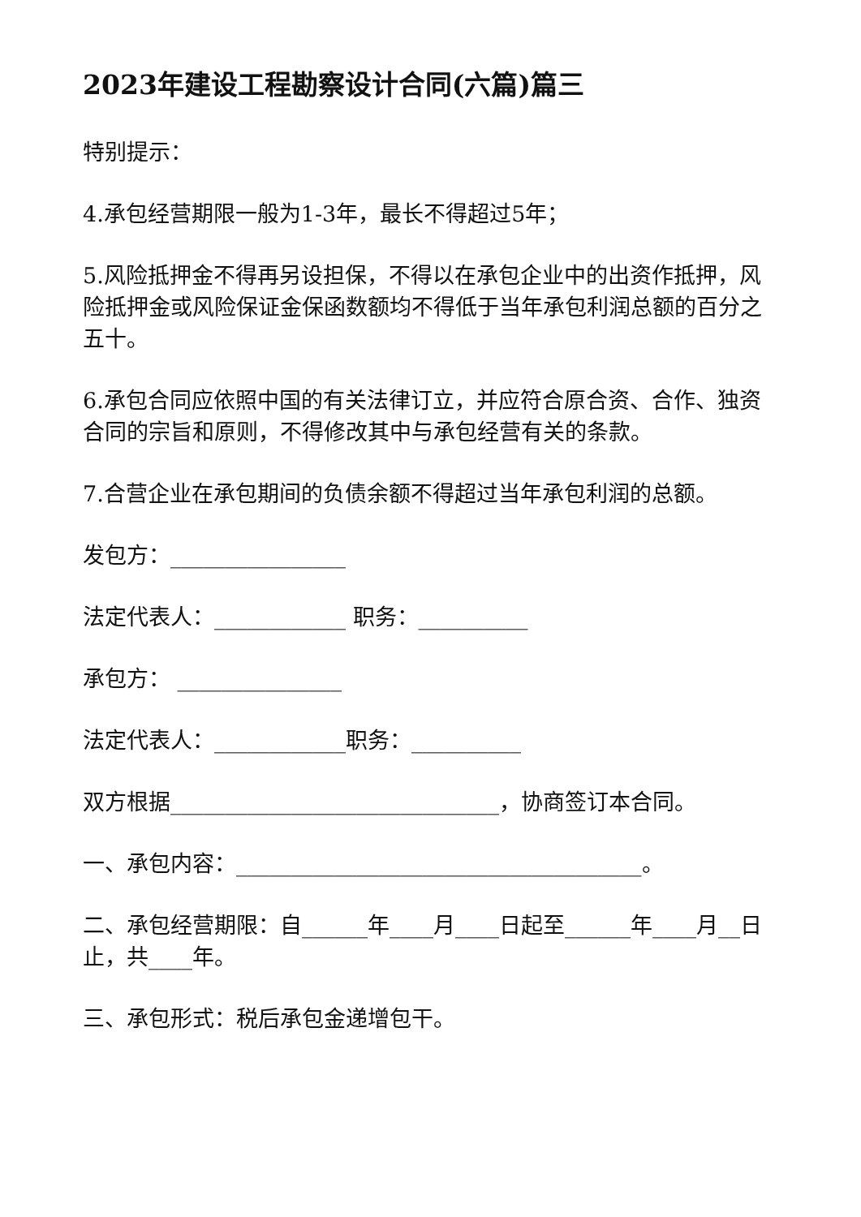2023年建设工程勘察设计合同(六篇)篇三
特别提示：
4.承包经营期限一般为1-3年，最长不得超过5年；
5.风险抵押金不得再另设担保，不得以在承包企业中的出资作抵押，风险抵押金或风险保证金保函数额均不得低于当年承包利润总额的百分之五十。
6.承包合同应依照中国的有关法律订立，并应符合原合资、合作、独资合同的宗旨和原则，不得修改其中与承包经营有关的条款。
7.合营企业在承包期间的负债余额不得超过当年承包利润的总额。
发包方：________________
法定代表人：____________ 职务：__________
承包方： _______________
法定代表人：____________职务：__________
双方根据______________________________，协商签订本合同。
一、承包内容：_____________________________________。
二、承包经营期限：自______年____月____日起至______年____月__日止，共____年。
三、承包形式：税后承包金递增包干。